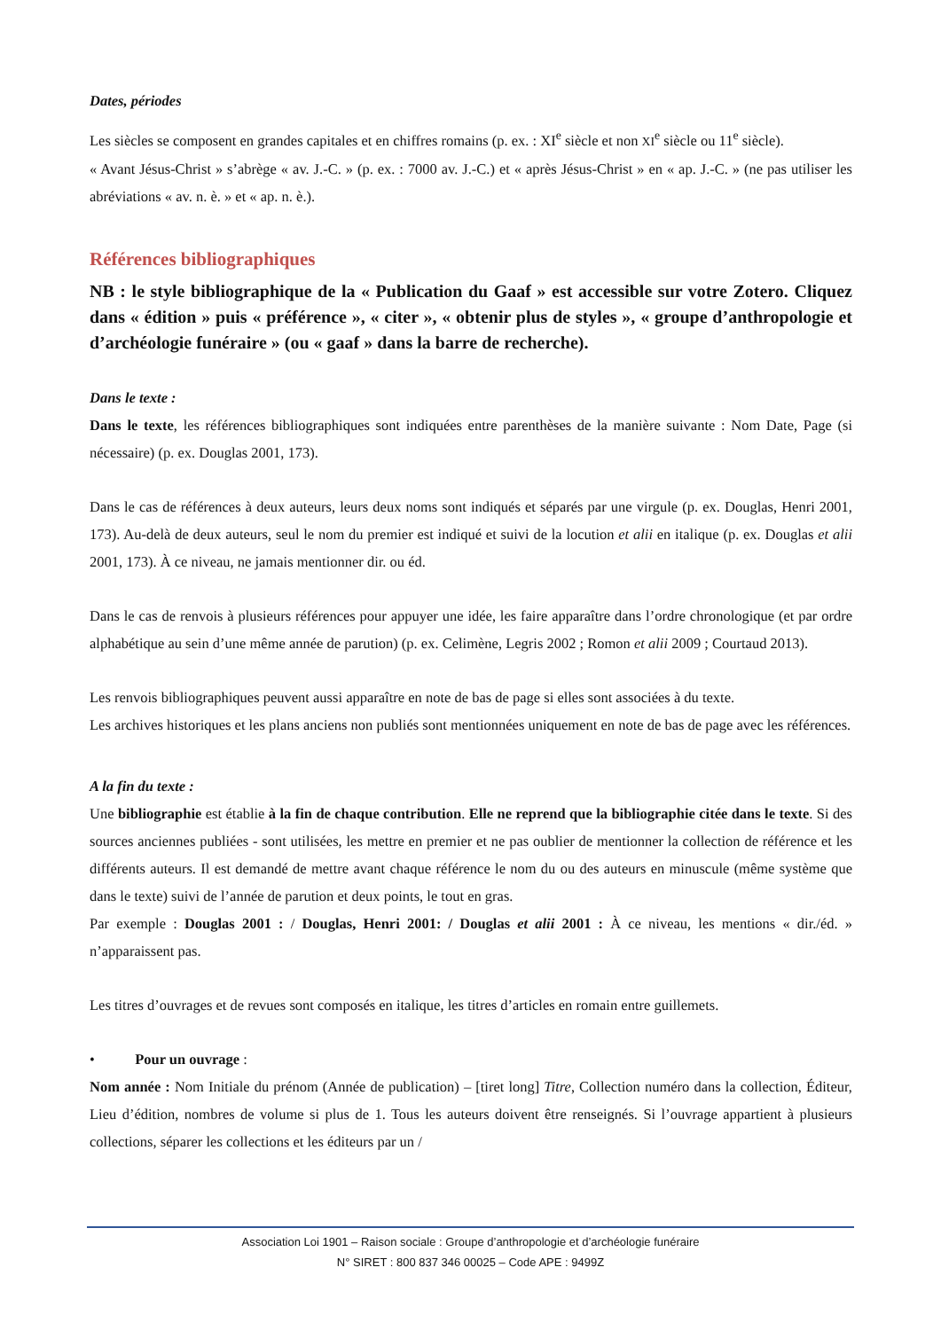Dates, périodes
Les siècles se composent en grandes capitales et en chiffres romains (p. ex. : XI<sup>e</sup> siècle et non XI<sup>e</sup> siècle ou 11<sup>e</sup> siècle).
« Avant Jésus-Christ » s’abrège « av. J.-C. » (p. ex. : 7000 av. J.-C.) et « après Jésus-Christ » en « ap. J.-C. » (ne pas utiliser les abréviations « av. n. è. » et « ap. n. è.).
Références bibliographiques
NB : le style bibliographique de la « Publication du Gaaf » est accessible sur votre Zotero. Cliquez dans « édition » puis « préférence », « citer », « obtenir plus de styles », « groupe d’anthropologie et d’archéologie funéraire » (ou « gaaf » dans la barre de recherche).
Dans le texte :
Dans le texte, les références bibliographiques sont indiquées entre parenthèses de la manière suivante : Nom Date, Page (si nécessaire) (p. ex. Douglas 2001, 173).
Dans le cas de références à deux auteurs, leurs deux noms sont indiqués et séparés par une virgule (p. ex. Douglas, Henri 2001, 173). Au-delà de deux auteurs, seul le nom du premier est indiqué et suivi de la locution et alii en italique (p. ex. Douglas et alii 2001, 173). À ce niveau, ne jamais mentionner dir. ou éd.
Dans le cas de renvois à plusieurs références pour appuyer une idée, les faire apparaître dans l’ordre chronologique (et par ordre alphabétique au sein d’une même année de parution) (p. ex. Celimène, Legris 2002 ; Romon et alii 2009 ; Courtaud 2013).
Les renvois bibliographiques peuvent aussi apparaître en note de bas de page si elles sont associées à du texte.
Les archives historiques et les plans anciens non publiés sont mentionnées uniquement en note de bas de page avec les références.
A la fin du texte :
Une bibliographie est établie à la fin de chaque contribution. Elle ne reprend que la bibliographie citée dans le texte. Si des sources anciennes publiées - sont utilisées, les mettre en premier et ne pas oublier de mentionner la collection de référence et les différents auteurs. Il est demandé de mettre avant chaque référence le nom du ou des auteurs en minuscule (même système que dans le texte) suivi de l’année de parution et deux points, le tout en gras.
Par exemple : Douglas 2001 : / Douglas, Henri 2001: / Douglas et alii 2001 : À ce niveau, les mentions « dir./éd. » n’apparaissent pas.
Les titres d’ouvrages et de revues sont composés en italique, les titres d’articles en romain entre guillemets.
• Pour un ouvrage :
Nom année : Nom Initiale du prénom (Année de publication) – [tiret long] Titre, Collection numéro dans la collection, Éditeur, Lieu d’édition, nombres de volume si plus de 1. Tous les auteurs doivent être renseignés. Si l’ouvrage appartient à plusieurs collections, séparer les collections et les éditeurs par un /
Association Loi 1901 – Raison sociale : Groupe d’anthropologie et d’archéologie funéraire
N° SIRET : 800 837 346 00025 – Code APE : 9499Z